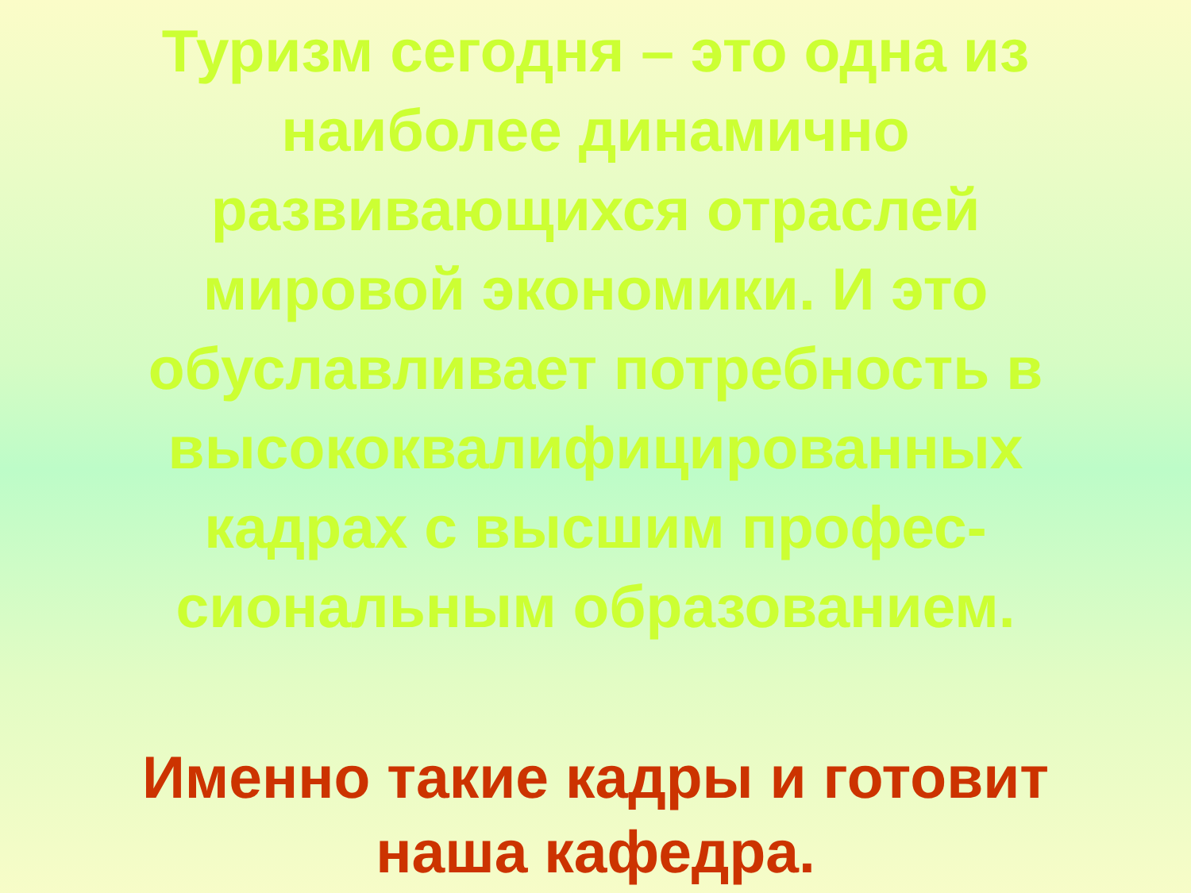Туризм сегодня – это одна из наиболее динамично развивающихся отраслей мировой экономики. И это обуславливает потребность в высококвалифицированных кадрах с высшим профес-сиональным образованием.
Именно такие кадры и готовит наша кафедра.